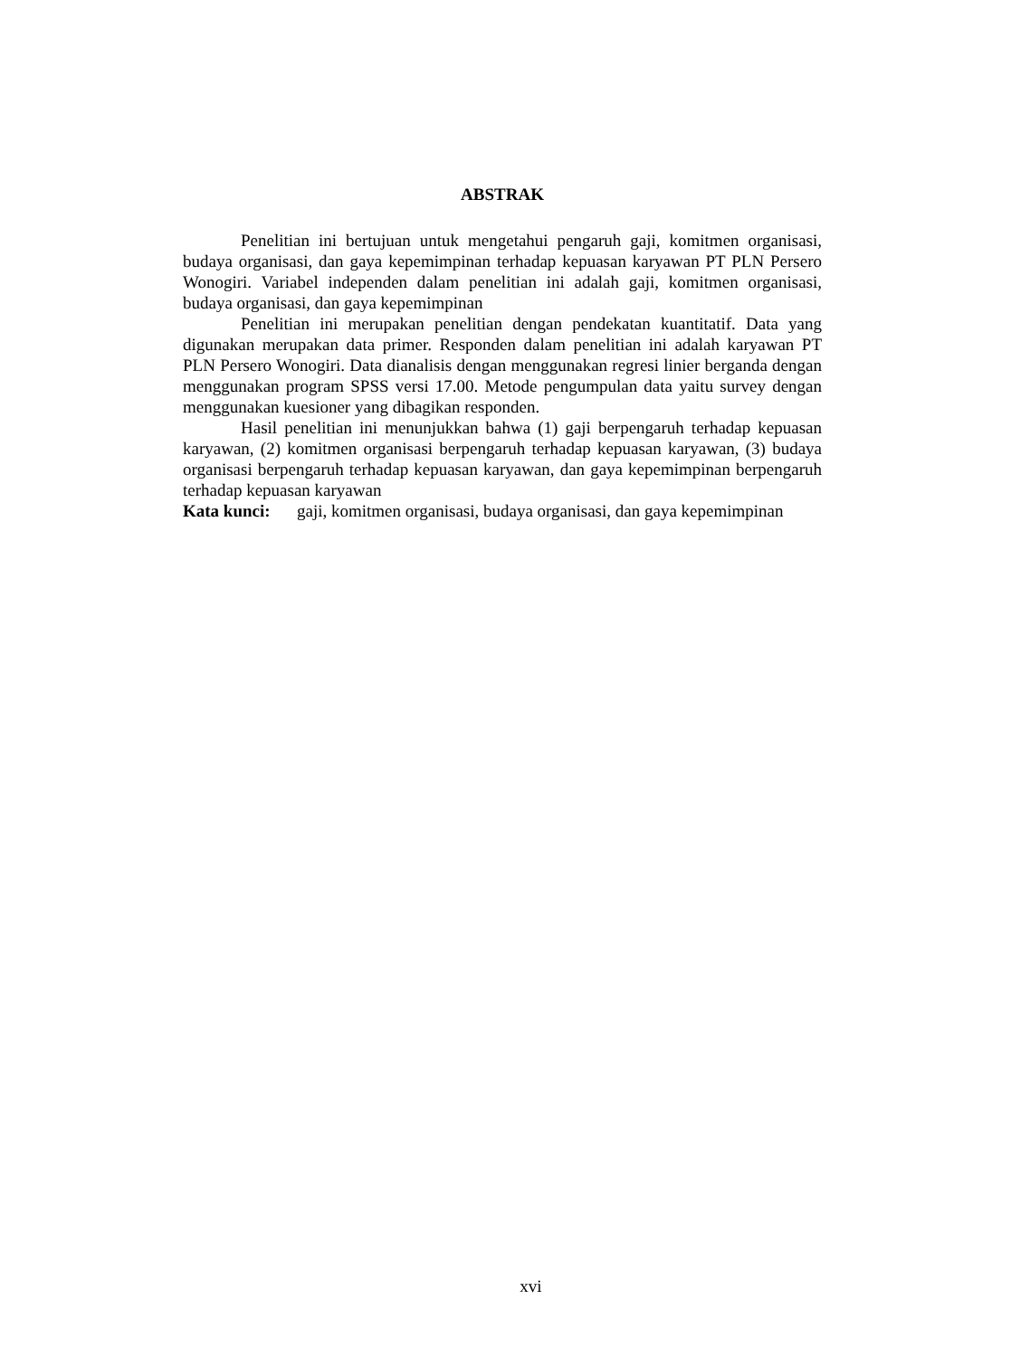ABSTRAK
Penelitian ini bertujuan untuk mengetahui pengaruh gaji, komitmen organisasi, budaya organisasi, dan gaya kepemimpinan terhadap kepuasan karyawan PT PLN Persero Wonogiri. Variabel independen dalam penelitian ini adalah gaji, komitmen organisasi, budaya organisasi, dan gaya kepemimpinan
Penelitian ini merupakan penelitian dengan pendekatan kuantitatif. Data yang digunakan merupakan data primer. Responden dalam penelitian ini adalah karyawan PT PLN Persero Wonogiri. Data dianalisis dengan menggunakan regresi linier berganda dengan menggunakan program SPSS versi 17.00. Metode pengumpulan data yaitu survey dengan menggunakan kuesioner yang dibagikan responden.
Hasil penelitian ini menunjukkan bahwa (1) gaji berpengaruh terhadap kepuasan karyawan, (2) komitmen organisasi berpengaruh terhadap kepuasan karyawan, (3) budaya organisasi berpengaruh terhadap kepuasan karyawan, dan gaya kepemimpinan berpengaruh terhadap kepuasan karyawan
Kata kunci: gaji, komitmen organisasi, budaya organisasi, dan gaya kepemimpinan
xvi